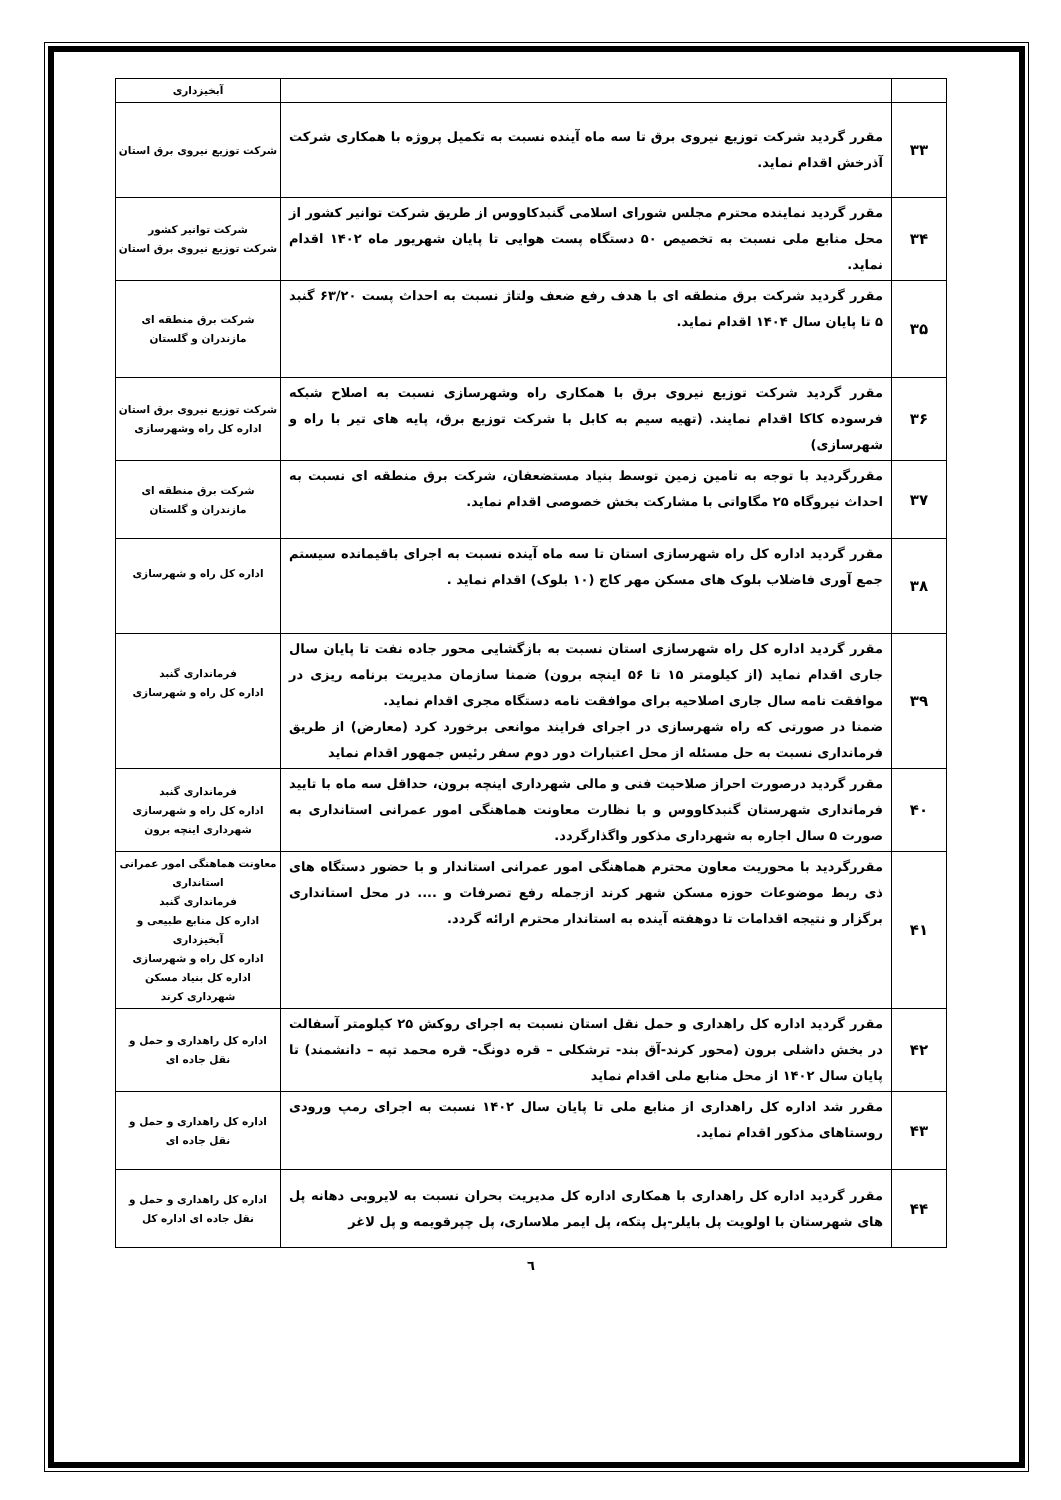| | | آبخیزداری |
| ۳۳ | مقرر گردید شرکت توزیع نیروی برق تا سه ماه آینده نسبت به تکمیل پروژه با همکاری شرکت آذرخش اقدام نماید. | شرکت توزیع نیروی برق استان |
| ۳۴ | مقرر گردید نماینده محترم مجلس شورای اسلامی گنبدکاووس از طریق شرکت توانیر کشور از محل منابع ملی نسبت به تخصیص ۵۰ دستگاه پست هوایی تا پایان شهریور ماه ۱۴۰۲ اقدام نماید. | شرکت توانیر کشور شرکت توزیع نیروی برق استان |
| ۳۵ | مقرر گردید شرکت برق منطقه ای با هدف رفع ضعف ولتاژ نسبت به احداث پست ۶۳/۲۰ گنبد ۵ تا پایان سال ۱۴۰۴ اقدام نماید. | شرکت برق منطقه ای مازندران و گلستان |
| ۳۶ | مقرر گردید شرکت توزیع نیروی برق با همکاری راه وشهرسازی نسبت به اصلاح شبکه فرسوده کاکا اقدام نمایند. (تهیه سیم به کابل با شرکت توزیع برق، پایه های تیر با راه و شهرسازی) | شرکت توزیع نیروی برق استان اداره کل راه وشهرسازی |
| ۳۷ | مقررگردید با توجه به تامین زمین توسط بنیاد مستضعفان، شرکت برق منطقه ای نسبت به احداث نیروگاه ۲۵ مگاواتی با مشارکت بخش خصوصی اقدام نماید. | شرکت برق منطقه ای مازندران و گلستان |
| ۳۸ | مقرر گردید اداره کل راه شهرسازی استان تا سه ماه آینده نسبت به اجرای باقیمانده سیستم جمع آوری فاضلاب بلوک های مسکن مهر کاج (۱۰ بلوک) اقدام نماید . | اداره کل راه و شهرسازی |
| ۳۹ | مقرر گردید اداره کل راه شهرسازی استان نسبت به بازگشایی محور جاده نفت تا پایان سال جاری اقدام نماید (از کیلومتر ۱۵ تا ۵۶ اینچه برون) ضمنا سازمان مدیریت برنامه ریزی در موافقت نامه سال جاری اصلاحیه برای موافقت نامه دستگاه مجری اقدام نماید. ضمنا در صورتی که راه شهرسازی در اجرای فرایند موانعی برخورد کرد (معارض) از طریق فرمانداری نسبت به حل مسئله از محل اعتبارات دور دوم سفر رئیس جمهور اقدام نماید | فرمانداری گنبد اداره کل راه و شهرسازی |
| ۴۰ | مقرر گردید درصورت احراز صلاحیت فنی و مالی شهرداری اینچه برون، حداقل سه ماه با تایید فرمانداری شهرستان گنبدکاووس و با نظارت معاونت هماهنگی امور عمرانی استانداری به صورت ۵ سال اجاره به شهرداری مذکور واگذارگردد. | فرمانداری گنبد اداره کل راه و شهرسازی شهرداری اینچه برون |
| ۴۱ | مقررگردید با محوریت معاون محترم هماهنگی امور عمرانی استاندار و با حضور دستگاه های ذی ربط موضوعات حوزه مسکن شهر کرند ازجمله رفع تصرفات و .... در محل استانداری برگزار و نتیجه اقدامات تا دوهفته آینده به استاندار محترم ارائه گردد. | معاونت هماهنگی امور عمرانی استانداری فرمانداری گنبد اداره کل منابع طبیعی و آبخیزداری اداره کل راه و شهرسازی اداره کل بنیاد مسکن شهرداری کرند |
| ۴۲ | مقرر گردید اداره کل راهداری و حمل نقل استان نسبت به اجرای روکش ۲۵ کیلومتر آسفالت در بخش داشلی برون (محور کرند-آق بند- ترشکلی – قره دونگ- قره محمد تپه – دانشمند) تا پایان سال ۱۴۰۲ از محل منابع ملی اقدام نماید | اداره کل راهداری و حمل و نقل جاده ای |
| ۴۳ | مقرر شد اداره کل راهداری از منابع ملی تا پایان سال ۱۴۰۲ نسبت به اجرای رمپ ورودی روستاهای مذکور اقدام نماید. | اداره کل راهداری و حمل و نقل جاده ای |
| ۴۴ | مقرر گردید اداره کل راهداری با همکاری اداره کل مدیریت بحران نسبت به لایروبی دهانه پل های شهرستان با اولویت پل بایلر-پل پتکه، پل ایمر ملاساری، پل چپرقویمه و پل لاغر | اداره کل راهداری و حمل و نقل جاده ای اداره کل |
٦